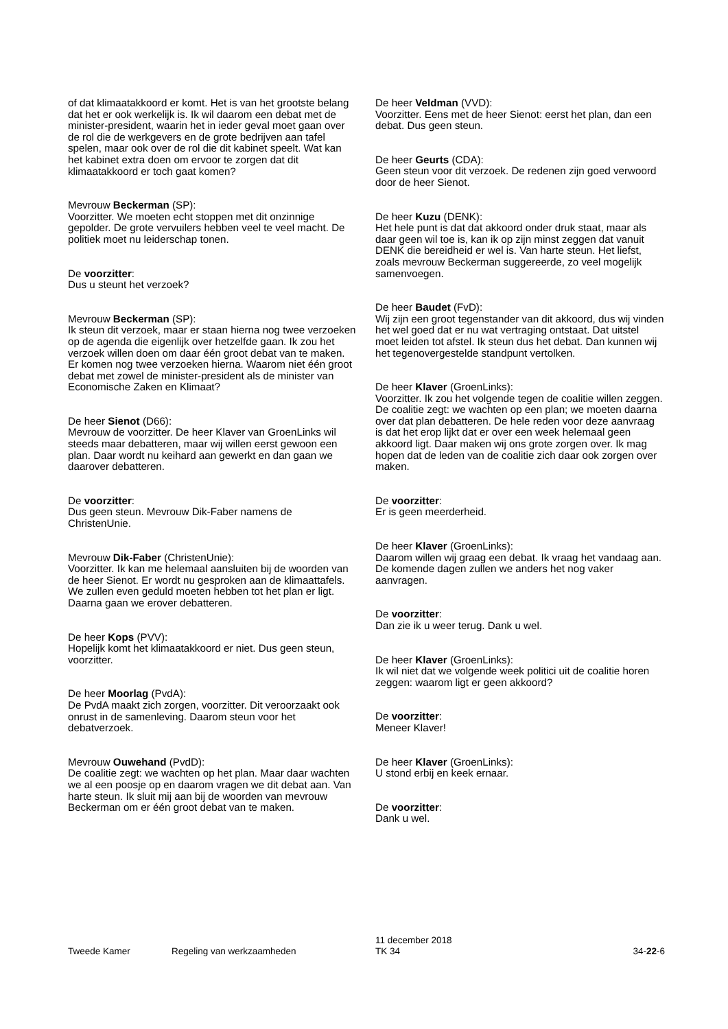of dat klimaatakkoord er komt. Het is van het grootste belang dat het er ook werkelijk is. Ik wil daarom een debat met de minister-president, waarin het in ieder geval moet gaan over de rol die de werkgevers en de grote bedrijven aan tafel spelen, maar ook over de rol die dit kabinet speelt. Wat kan het kabinet extra doen om ervoor te zorgen dat dit klimaatakkoord er toch gaat komen?
Mevrouw Beckerman (SP):
Voorzitter. We moeten echt stoppen met dit onzinnige gepolder. De grote vervuilers hebben veel te veel macht. De politiek moet nu leiderschap tonen.
De voorzitter:
Dus u steunt het verzoek?
Mevrouw Beckerman (SP):
Ik steun dit verzoek, maar er staan hierna nog twee verzoeken op de agenda die eigenlijk over hetzelfde gaan. Ik zou het verzoek willen doen om daar één groot debat van te maken. Er komen nog twee verzoeken hierna. Waarom niet één groot debat met zowel de minister-president als de minister van Economische Zaken en Klimaat?
De heer Sienot (D66):
Mevrouw de voorzitter. De heer Klaver van GroenLinks wil steeds maar debatteren, maar wij willen eerst gewoon een plan. Daar wordt nu keihard aan gewerkt en dan gaan we daarover debatteren.
De voorzitter:
Dus geen steun. Mevrouw Dik-Faber namens de ChristenUnie.
Mevrouw Dik-Faber (ChristenUnie):
Voorzitter. Ik kan me helemaal aansluiten bij de woorden van de heer Sienot. Er wordt nu gesproken aan de klimaattafels. We zullen even geduld moeten hebben tot het plan er ligt. Daarna gaan we erover debatteren.
De heer Kops (PVV):
Hopelijk komt het klimaatakkoord er niet. Dus geen steun, voorzitter.
De heer Moorlag (PvdA):
De PvdA maakt zich zorgen, voorzitter. Dit veroorzaakt ook onrust in de samenleving. Daarom steun voor het debatverzoek.
Mevrouw Ouwehand (PvdD):
De coalitie zegt: we wachten op het plan. Maar daar wachten we al een poosje op en daarom vragen we dit debat aan. Van harte steun. Ik sluit mij aan bij de woorden van mevrouw Beckerman om er één groot debat van te maken.
De heer Veldman (VVD):
Voorzitter. Eens met de heer Sienot: eerst het plan, dan een debat. Dus geen steun.
De heer Geurts (CDA):
Geen steun voor dit verzoek. De redenen zijn goed verwoord door de heer Sienot.
De heer Kuzu (DENK):
Het hele punt is dat dat akkoord onder druk staat, maar als daar geen wil toe is, kan ik op zijn minst zeggen dat vanuit DENK die bereidheid er wel is. Van harte steun. Het liefst, zoals mevrouw Beckerman suggereerde, zo veel mogelijk samenvoegen.
De heer Baudet (FvD):
Wij zijn een groot tegenstander van dit akkoord, dus wij vinden het wel goed dat er nu wat vertraging ontstaat. Dat uitstel moet leiden tot afstel. Ik steun dus het debat. Dan kunnen wij het tegenovergestelde standpunt vertolken.
De heer Klaver (GroenLinks):
Voorzitter. Ik zou het volgende tegen de coalitie willen zeggen. De coalitie zegt: we wachten op een plan; we moeten daarna over dat plan debatteren. De hele reden voor deze aanvraag is dat het erop lijkt dat er over een week helemaal geen akkoord ligt. Daar maken wij ons grote zorgen over. Ik mag hopen dat de leden van de coalitie zich daar ook zorgen over maken.
De voorzitter:
Er is geen meerderheid.
De heer Klaver (GroenLinks):
Daarom willen wij graag een debat. Ik vraag het vandaag aan. De komende dagen zullen we anders het nog vaker aanvragen.
De voorzitter:
Dan zie ik u weer terug. Dank u wel.
De heer Klaver (GroenLinks):
Ik wil niet dat we volgende week politici uit de coalitie horen zeggen: waarom ligt er geen akkoord?
De voorzitter:
Meneer Klaver!
De heer Klaver (GroenLinks):
U stond erbij en keek ernaar.
De voorzitter:
Dank u wel.
Tweede Kamer Regeling van werkzaamheden
11 december 2018
TK 34
34-22-6